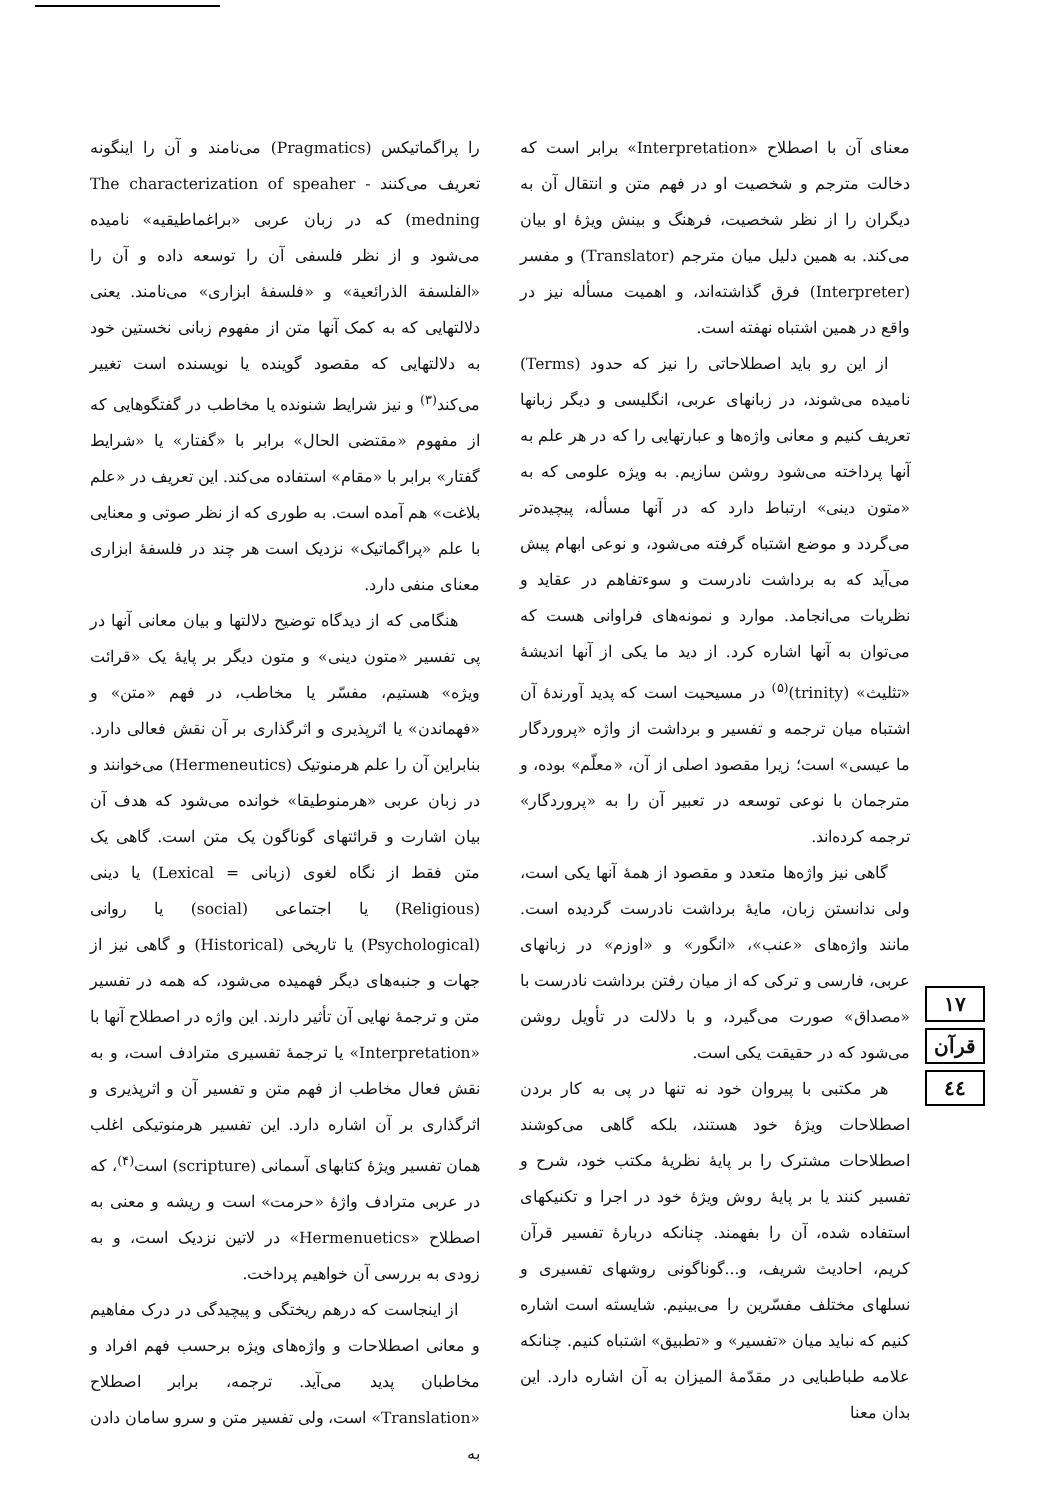را پراگماتیکس (Pragmatics) می‌نامند و آن را اینگونه تعریف می‌کنند - The characterization of speaher medning) که در زبان عربی «براغماطیقیه» نامیده می‌شود و از نظر فلسفی آن را توسعه داده و آن را «الفلسفة الذرائعية» و «فلسفهٔ ابزاری» می‌نامند. یعنی دلالتهایی که به کمک آنها متن از مفهوم زبانی نخستین خود به دلالتهایی که مقصود گوینده یا نویسنده است تغییر می‌کند<sup>(۳)</sup> و نیز شرایط شنونده یا مخاطب در گفتگوهایی که از مفهوم «مقتضی الحال» برابر با «گفتار» یا «شرایط گفتار» برابر با «مقام» استفاده می‌کند. این تعریف در «علم بلاغت» هم آمده است. به طوری که از نظر صوتی و معنایی با علم «پراگماتیک» نزدیک است هر چند در فلسفهٔ ابزاری معنای منفی دارد.
هنگامی که از دیدگاه توضیح دلالتها و بیان معانی آنها در پی تفسیر «متون دینی» و متون دیگر بر پایهٔ یک «قرائت ویژه» هستیم، مفسّر یا مخاطب، در فهم «متن» و «فهماندن» یا اثرپذیری و اثرگذاری بر آن نقش فعالی دارد. بنابراین آن را علم هرمنوتیک (Hermeneutics) می‌خوانند و در زبان عربی «هرمنوطیقا» خوانده می‌شود که هدف آن بیان اشارت و قرائتهای گوناگون یک متن است. گاهی یک متن فقط از نگاه لغوی (زبانی = Lexical) یا دینی (Religious) یا اجتماعی (social) یا روانی (Psychological) یا تاریخی (Historical) و گاهی نیز از جهات و جنبه‌های دیگر فهمیده می‌شود، که همه در تفسیر متن و ترجمهٔ نهایی آن تأثیر دارند. این واژه در اصطلاح آنها با «Interpretation» یا ترجمهٔ تفسیری مترادف است، و به نقش فعال مخاطب از فهم متن و تفسیر آن و اثرپذیری و اثرگذاری بر آن اشاره دارد. این تفسیر هرمنوتیکی اغلب همان تفسیر ویژهٔ کتابهای آسمانی (scripture) است<sup>(۴)</sup>، که در عربی مترادف واژهٔ «حرمت» است و ریشه و معنی به اصطلاح «Hermenuetics» در لاتین نزدیک است، و به زودی به بررسی آن خواهیم پرداخت.
از اینجاست که درهم ریختگی و پیچیدگی در درک مفاهیم و معانی اصطلاحات و واژه‌های ویژه برحسب فهم افراد و مخاطبان پدید می‌آید. ترجمه، برابر اصطلاح «Translation» است، ولی تفسیر متن و سرو سامان دادن به
معنای آن با اصطلاح «Interpretation» برابر است که دخالت مترجم و شخصیت او در فهم متن و انتقال آن به دیگران را از نظر شخصیت، فرهنگ و بینش ویژهٔ او بیان می‌کند. به همین دلیل میان مترجم (Translator) و مفسر (Interpreter) فرق گذاشته‌اند، و اهمیت مسأله نیز در واقع در همین اشتباه نهفته است.
از این رو باید اصطلاحاتی را نیز که حدود (Terms) نامیده می‌شوند، در زبانهای عربی، انگلیسی و دیگر زبانها تعریف کنیم و معانی واژه‌ها و عبارتهایی را که در هر علم به آنها پرداخته می‌شود روشن سازیم. به ویژه علومی که به «متون دینی» ارتباط دارد که در آنها مسأله، پیچیده‌تر می‌گردد و موضع اشتباه گرفته می‌شود، و نوعی ابهام پیش می‌آید که به برداشت نادرست و سوءتفاهم در عقاید و نظریات می‌انجامد. موارد و نمونه‌های فراوانی هست که می‌توان به آنها اشاره کرد. از دید ما یکی از آنها اندیشهٔ «تثلیث» (trinity)<sup>(۵)</sup> در مسیحیت است که پدید آورندهٔ آن اشتباه میان ترجمه و تفسیر و برداشت از واژه «پروردگار ما عیسی» است؛ زیرا مقصود اصلی از آن، «معلّم» بوده، و مترجمان با نوعی توسعه در تعبیر آن را به «پروردگار» ترجمه کرده‌اند.
گاهی نیز واژه‌ها متعدد و مقصود از همهٔ آنها یکی است، ولی ندانستن زبان، مایهٔ برداشت نادرست گردیده است. مانند واژه‌های «عنب»، «انگور» و «اوزم» در زبانهای عربی، فارسی و ترکی که از میان رفتن برداشت نادرست با «مصداق» صورت می‌گیرد، و با دلالت در تأویل روشن می‌شود که در حقیقت یکی است.
هر مکتبی با پیروان خود نه تنها در پی به کار بردن اصطلاحات ویژهٔ خود هستند، بلکه گاهی می‌کوشند اصطلاحات مشترک را بر پایهٔ نظریهٔ مکتب خود، شرح و تفسیر کنند یا بر پایهٔ روش ویژهٔ خود در اجرا و تکنیکهای استفاده شده، آن را بفهمند. چنانکه دربارهٔ تفسیر قرآن کریم، احادیث شریف، و...گوناگونی روشهای تفسیری و نسلهای مختلف مفسّرین را می‌بینیم. شایسته است اشاره کنیم که نباید میان «تفسیر» و «تطبیق» اشتباه کنیم. چنانکه علامه طباطبایی در مقدّمهٔ المیزان به آن اشاره دارد. این بدان معنا
١٧
قرآن
٤٤